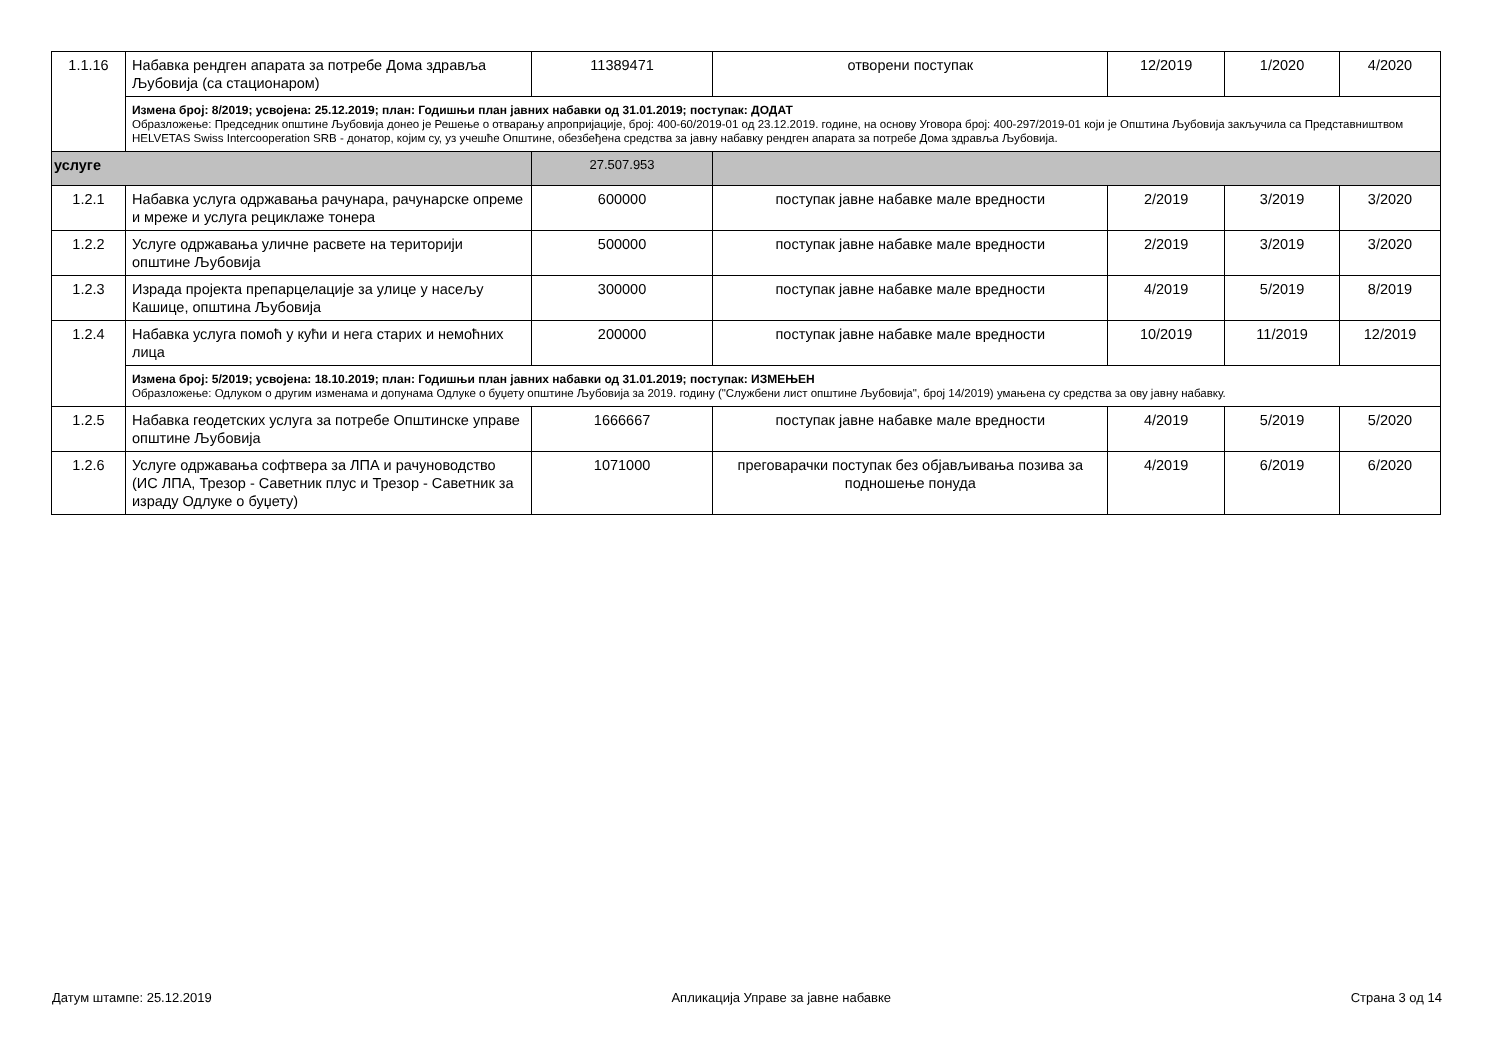| 1.1.16 | Набавка рендген апарата за потребе Дома здравља Љубовија (са стационаром) | 11389471 | отворени поступак | 12/2019 | 1/2020 | 4/2020 |
| | Измена број: 8/2019; усвојена: 25.12.2019; план: Годишњи план јавних набавки од 31.01.2019; поступак: ДОДАТ Образложење: Председник општине Љубовија донео је Решење о отварању апропријације, број: 400-60/2019-01 од 23.12.2019. године, на основу Уговора број: 400-297/2019-01 који је Општина Љубовија закључила са Представништвом HELVETAS Swiss Intercooperation SRB - донатор, којим су, уз учешће Општине, обезбеђена средства за јавну набавку рендген апарата за потребе Дома здравља Љубовија. | | | | | |
| услуге | | 27.507.953 | | | | |
| 1.2.1 | Набавка услуга одржавања рачунара, рачунарске опреме и мреже и услуга рециклаже тонера | 600000 | поступак јавне набавке мале вредности | 2/2019 | 3/2019 | 3/2020 |
| 1.2.2 | Услуге одржавања уличне расвете на територији општине Љубовија | 500000 | поступак јавне набавке мале вредности | 2/2019 | 3/2019 | 3/2020 |
| 1.2.3 | Израда пројекта препарцелације за улице у насељу Кашице, општина Љубовија | 300000 | поступак јавне набавке мале вредности | 4/2019 | 5/2019 | 8/2019 |
| 1.2.4 | Набавка услуга помоћ у кући и нега старих и немоћних лица | 200000 | поступак јавне набавке мале вредности | 10/2019 | 11/2019 | 12/2019 |
| | Измена број: 5/2019; усвојена: 18.10.2019; план: Годишњи план јавних набавки од 31.01.2019; поступак: ИЗМЕЊЕН Образложење: Одлуком о другим изменама и допунама Одлуке о буџету општине Љубовија за 2019. годину ("Службени лист општине Љубовија", број 14/2019) умањена су средства за ову јавну набавку. | | | | | |
| 1.2.5 | Набавка геодетских услуга за потребе Општинске управе општине Љубовија | 1666667 | поступак јавне набавке мале вредности | 4/2019 | 5/2019 | 5/2020 |
| 1.2.6 | Услуге одржавања софтвера за ЛПА и рачуноводство (ИС ЛПА, Трезор - Саветник плус и Трезор - Саветник за израду Одлуке о буџету) | 1071000 | преговарачки поступак без објављивања позива за подношење понуда | 4/2019 | 6/2019 | 6/2020 |
Датум штампе: 25.12.2019 Апликација Управе за јавне набавке Страна 3 од 14